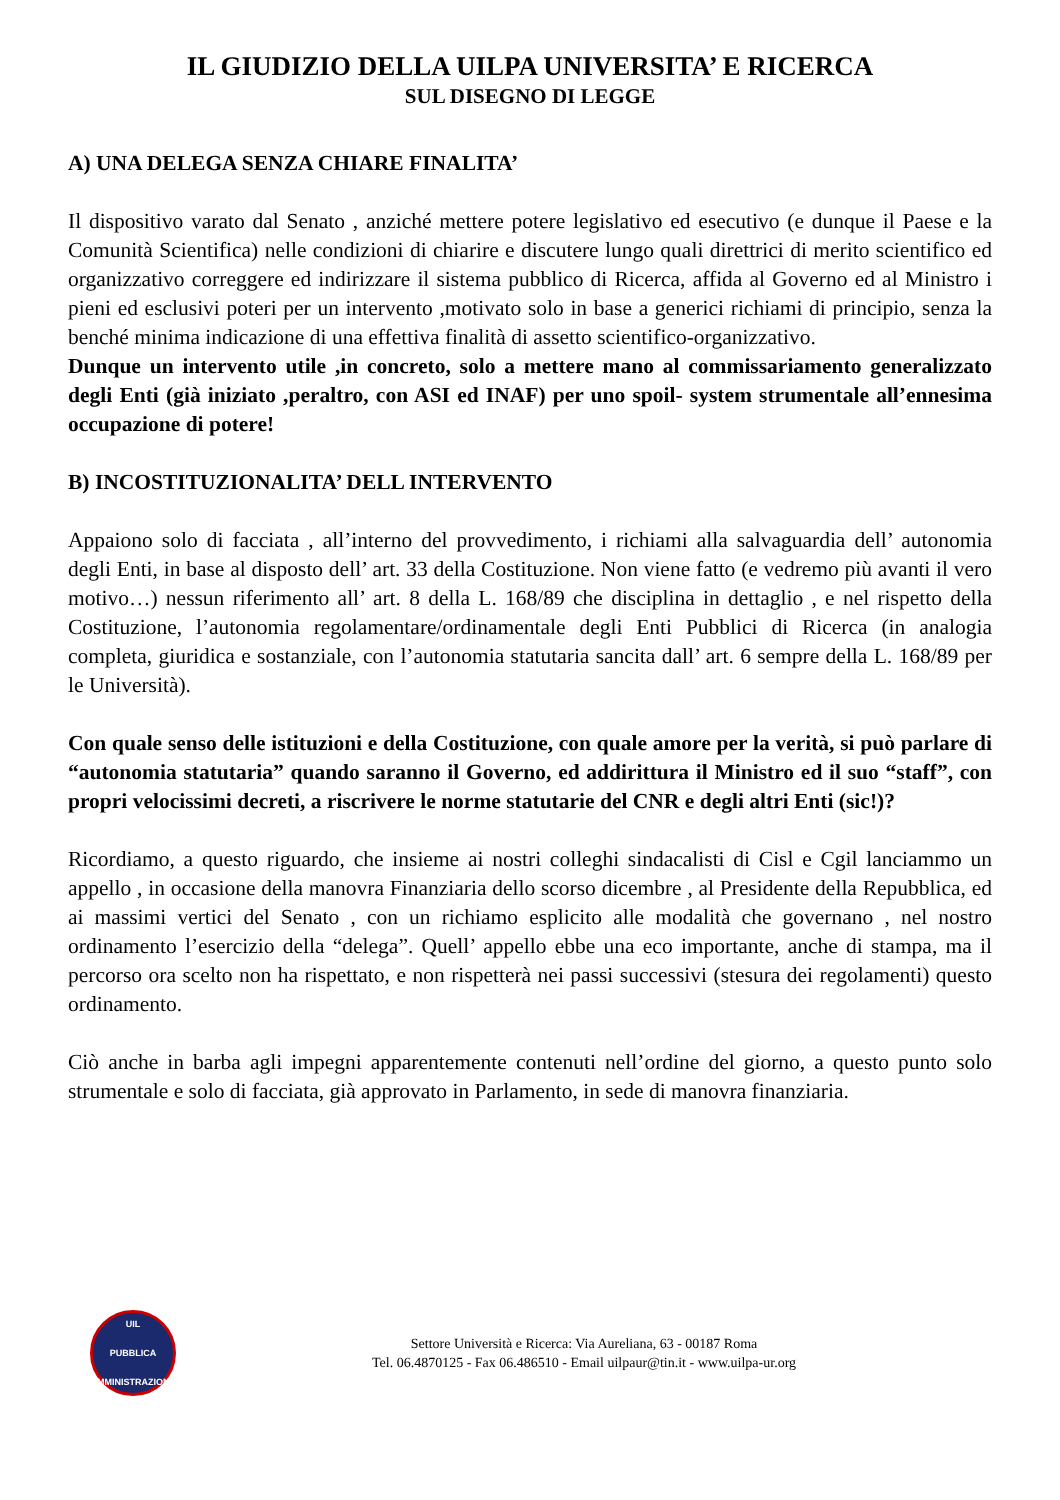IL GIUDIZIO DELLA UILPA UNIVERSITA’ E RICERCA
SUL DISEGNO DI LEGGE
A) UNA DELEGA SENZA CHIARE FINALITA’
Il dispositivo varato dal Senato , anziché mettere potere legislativo ed esecutivo (e dunque il Paese e la Comunità Scientifica) nelle condizioni di chiarire e discutere lungo quali direttrici di merito scientifico ed organizzativo correggere ed indirizzare il sistema pubblico di Ricerca, affida al Governo ed al Ministro i pieni ed esclusivi poteri per un intervento ,motivato solo in base a generici richiami di principio, senza la benché minima indicazione di una effettiva finalità di assetto scientifico-organizzativo.
Dunque un intervento utile ,in concreto, solo a mettere mano al commissariamento generalizzato degli Enti (già iniziato ,peraltro, con ASI ed INAF) per uno spoil- system strumentale all’ennesima occupazione di potere!
B) INCOSTITUZIONALITA’ DELL INTERVENTO
Appaiono solo di facciata , all’interno del provvedimento, i richiami alla salvaguardia dell’ autonomia degli Enti, in base al disposto dell’ art. 33 della Costituzione. Non viene fatto (e vedremo più avanti il vero motivo…) nessun riferimento all’ art. 8 della L. 168/89 che disciplina in dettaglio , e nel rispetto della Costituzione, l’autonomia regolamentare/ordinamentale degli Enti Pubblici di Ricerca (in analogia completa, giuridica e sostanziale, con l’autonomia statutaria sancita dall’ art. 6 sempre della L. 168/89 per le Università).
Con quale senso delle istituzioni e della Costituzione, con quale amore per la verità, si può parlare di “autonomia statutaria” quando saranno il Governo, ed addirittura il Ministro ed il suo “staff”, con propri velocissimi decreti, a riscrivere le norme statutarie del CNR e degli altri Enti (sic!)?
Ricordiamo, a questo riguardo, che insieme ai nostri colleghi sindacalisti di Cisl e Cgil lanciammo un appello , in occasione della manovra Finanziaria dello scorso dicembre , al Presidente della Repubblica, ed ai massimi vertici del Senato , con un richiamo esplicito alle modalità che governano , nel nostro ordinamento l’esercizio della “delega”. Quell’ appello ebbe una eco importante, anche di stampa, ma il percorso ora scelto non ha rispettato, e non rispetterà nei passi successivi (stesura dei regolamenti) questo ordinamento.
Ciò anche in barba agli impegni apparentemente contenuti nell’ordine del giorno, a questo punto solo strumentale e solo di facciata, già approvato in Parlamento, in sede di manovra finanziaria.
UIL
PUBBLICA
AMMINISTRAZIONE
Settore Università e Ricerca: Via Aureliana, 63 - 00187 Roma
Tel. 06.4870125 - Fax 06.486510 - Email uilpaur@tin.it - www.uilpa-ur.org